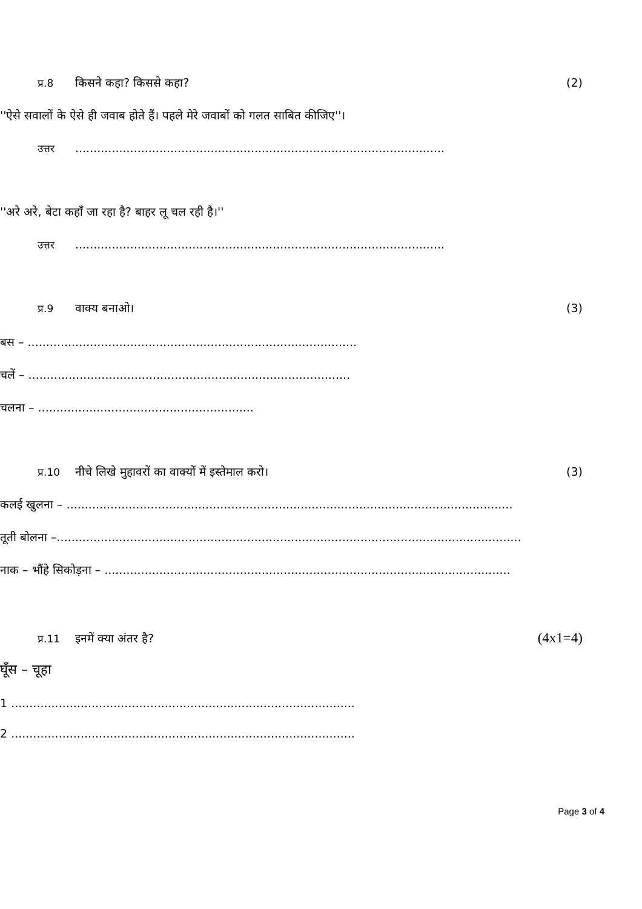प्र.8 किसने कहा? किससे कहा? (2)
''ऐसे सवालों के ऐसे ही जवाब होते हैं। पहले मेरे जवाबों को गलत साबित कीजिए''।
उत्तर.....................................................................................................
''अरे अरे, बेटा कहाँ जा रहा है? बाहर लू चल रही है।''
उत्तर.....................................................................................................
प्र.9 वाक्य बनाओ। (3)
बस – ..........................................................................................
चलें – ........................................................................................
चलना – ...........................................................
प्र.10 नीचे लिखे मुहावरों का वाक्यों में इस्तेमाल करो। (3)
कलई खुलना – ..........................................................................................................................
तूती बोलना –...............................................................................................................................
नाक – भौंहे सिकोड़ना – ...............................................................................................................
प्र.11 इनमें क्या अंतर है? (4x1=4)
घूँस – चूहा
1 ..............................................................................................
2 ..............................................................................................
Page 3 of 4